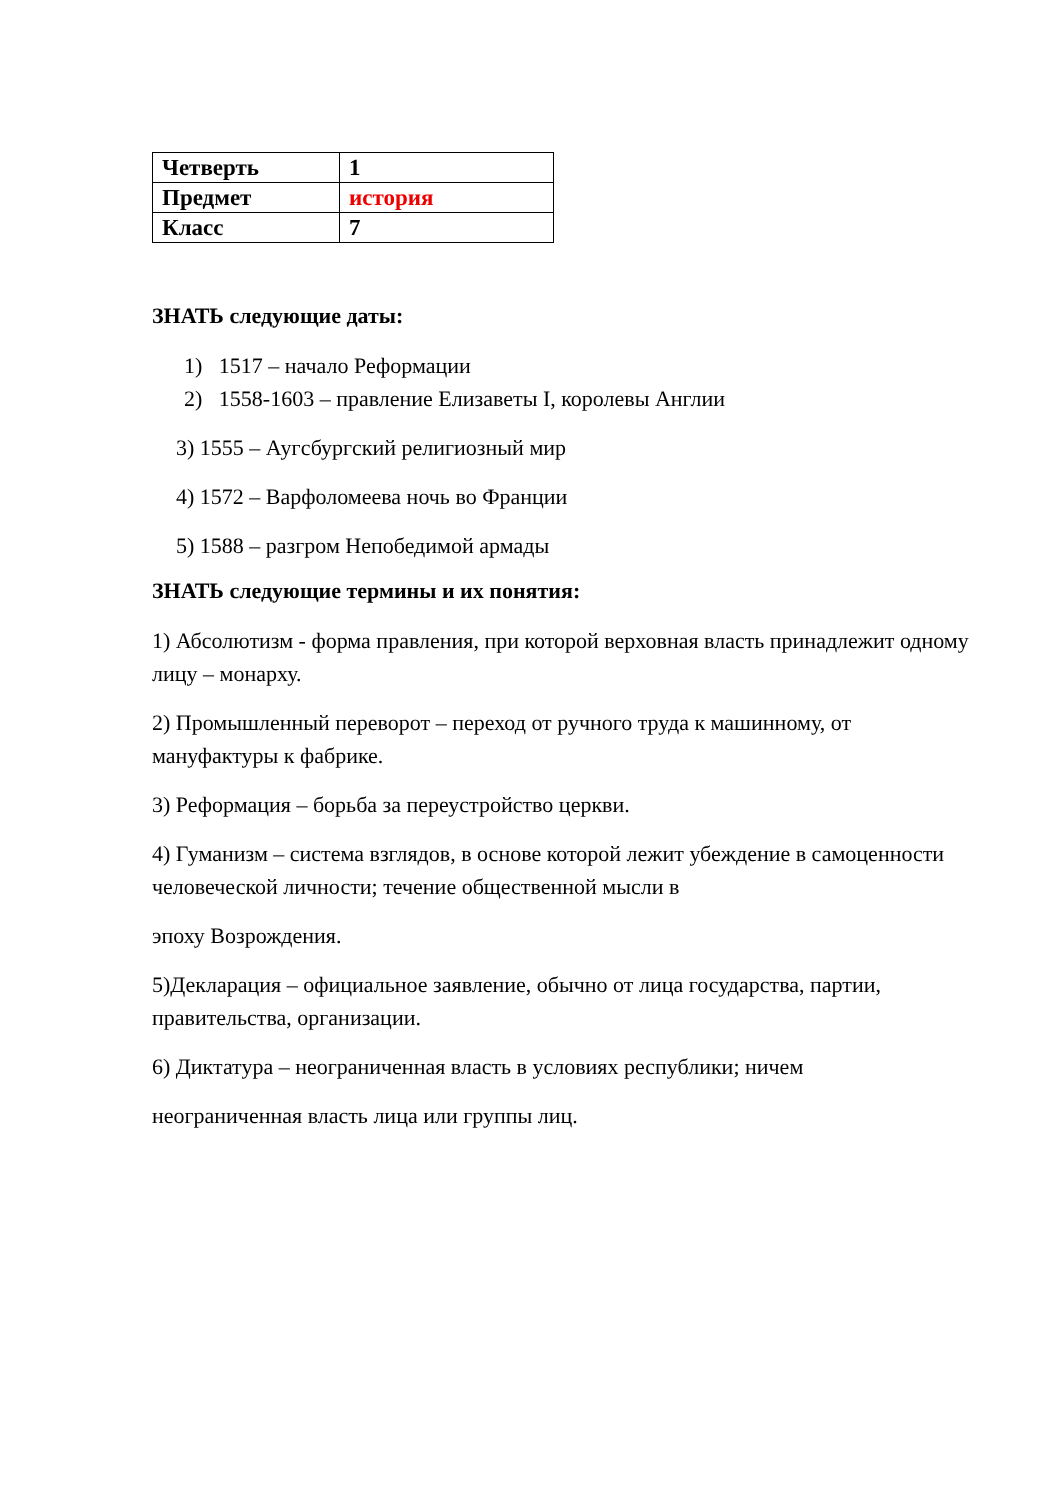| Четверть | 1 |
| Предмет | история |
| Класс | 7 |
ЗНАТЬ следующие даты:
1) 1517 – начало Реформации
2) 1558-1603 – правление Елизаветы I, королевы Англии
3) 1555 – Аугсбургский религиозный мир
4) 1572 – Варфоломеева ночь во Франции
5) 1588 – разгром Непобедимой армады
ЗНАТЬ следующие термины и их понятия:
1) Абсолютизм - форма правления, при которой верховная власть принадлежит одному лицу – монарху.
2) Промышленный переворот – переход от ручного труда к машинному, от мануфактуры к фабрике.
3) Реформация – борьба за переустройство церкви.
4) Гуманизм – система взглядов, в основе которой лежит убеждение в самоценности человеческой личности; течение общественной мысли в
эпоху Возрождения.
5)Декларация – официальное заявление, обычно от лица государства, партии, правительства, организации.
6) Диктатура – неограниченная власть в условиях республики; ничем
неограниченная власть лица или группы лиц.